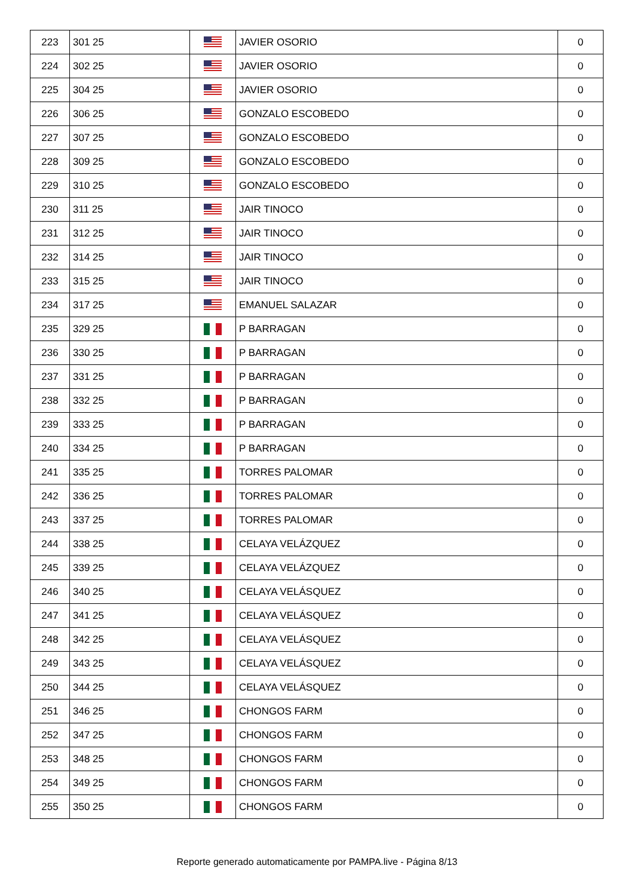| 223 | 301 25 | | JAVIER OSORIO | 0 |
| 224 | 302 25 | | JAVIER OSORIO | 0 |
| 225 | 304 25 | | JAVIER OSORIO | 0 |
| 226 | 306 25 | | GONZALO ESCOBEDO | 0 |
| 227 | 307 25 | | GONZALO ESCOBEDO | 0 |
| 228 | 309 25 | | GONZALO ESCOBEDO | 0 |
| 229 | 310 25 | | GONZALO ESCOBEDO | 0 |
| 230 | 311 25 | | JAIR TINOCO | 0 |
| 231 | 312 25 | | JAIR TINOCO | 0 |
| 232 | 314 25 | | JAIR TINOCO | 0 |
| 233 | 315 25 | | JAIR TINOCO | 0 |
| 234 | 317 25 | | EMANUEL SALAZAR | 0 |
| 235 | 329 25 | | P BARRAGAN | 0 |
| 236 | 330 25 | | P BARRAGAN | 0 |
| 237 | 331 25 | | P BARRAGAN | 0 |
| 238 | 332 25 | | P BARRAGAN | 0 |
| 239 | 333 25 | | P BARRAGAN | 0 |
| 240 | 334 25 | | P BARRAGAN | 0 |
| 241 | 335 25 | | TORRES PALOMAR | 0 |
| 242 | 336 25 | | TORRES PALOMAR | 0 |
| 243 | 337 25 | | TORRES PALOMAR | 0 |
| 244 | 338 25 | | CELAYA VELÁZQUEZ | 0 |
| 245 | 339 25 | | CELAYA VELÁZQUEZ | 0 |
| 246 | 340 25 | | CELAYA VELÁSQUEZ | 0 |
| 247 | 341 25 | | CELAYA VELÁSQUEZ | 0 |
| 248 | 342 25 | | CELAYA VELÁSQUEZ | 0 |
| 249 | 343 25 | | CELAYA VELÁSQUEZ | 0 |
| 250 | 344 25 | | CELAYA VELÁSQUEZ | 0 |
| 251 | 346 25 | | CHONGOS FARM | 0 |
| 252 | 347 25 | | CHONGOS FARM | 0 |
| 253 | 348 25 | | CHONGOS FARM | 0 |
| 254 | 349 25 | | CHONGOS FARM | 0 |
| 255 | 350 25 | | CHONGOS FARM | 0 |
Reporte generado automaticamente por PAMPA.live - Página 8/13